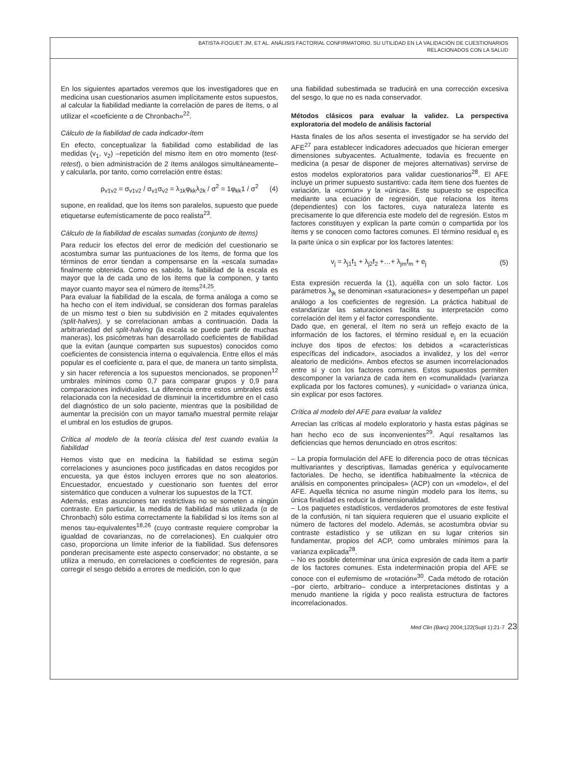BATISTA-FOGUET JM, ET AL. ANÁLISIS FACTORIAL CONFIRMATORIO. SU UTILIDAD EN LA VALIDACIÓN DE CUESTIONARIOS
RELACIONADOS CON LA SALUD
En los siguientes apartados veremos que los investigadores que en medicina usan cuestionarios asumen implícitamente estos supuestos, al calcular la fiabilidad mediante la correlación de pares de ítems, o al utilizar el «coeficiente α de Chronbach»<sup>22</sup>.
Cálculo de la fiabilidad de cada indicador-ítem
En efecto, conceptualizar la fiabilidad como estabilidad de las medidas (v<sub>1</sub>, v<sub>2</sub>) –repetición del mismo ítem en otro momento (test-retest), o bien administración de 2 ítems análogos simultáneamente– y calcularla, por tanto, como correlación entre éstas:
ρ<sub>v1v2</sub> = σ<sub>v1v2</sub> / σ<sub>v1</sub>σ<sub>v2</sub> = λ<sub>1k</sub>φ<sub>kk</sub>λ<sub>2k</sub> / σ<sup>2</sup> = 1φ<sub>kk</sub>1 / σ<sup>2</sup> (4)
supone, en realidad, que los ítems son paralelos, supuesto que puede etiquetarse eufemísticamente de poco realista<sup>23</sup>.
Cálculo de la fiabilidad de escalas sumadas (conjunto de ítems)
Para reducir los efectos del error de medición del cuestionario se acostumbra sumar las puntuaciones de los ítems, de forma que los términos de error tiendan a compensarse en la «escala sumada» finalmente obtenida. Como es sabido, la fiabilidad de la escala es mayor que la de cada uno de los ítems que la componen, y tanto mayor cuanto mayor sea el número de ítems<sup>24,25</sup>.
Para evaluar la fiabilidad de la escala, de forma análoga a como se ha hecho con el ítem individual, se consideran dos formas paralelas de un mismo test o bien su subdivisión en 2 mitades equivalentes (split-halves), y se correlacionan ambas a continuación. Dada la arbitrariedad del split-halving (la escala se puede partir de muchas maneras), los psicómetras han desarrollado coeficientes de fiabilidad que la evitan (aunque comparten sus supuestos) conocidos como coeficientes de consistencia interna o equivalencia. Entre ellos el más popular es el coeficiente α, para el que, de manera un tanto simplista, y sin hacer referencia a los supuestos mencionados, se proponen<sup>12</sup> umbrales mínimos como 0,7 para comparar grupos y 0,9 para comparaciones individuales. La diferencia entre estos umbrales está relacionada con la necesidad de disminuir la incertidumbre en el caso del diagnóstico de un solo paciente, mientras que la posibilidad de aumentar la precisión con un mayor tamaño muestral permite relajar el umbral en los estudios de grupos.
Crítica al modelo de la teoría clásica del test cuando evalúa la fiabilidad
Hemos visto que en medicina la fiabilidad se estima según correlaciones y asunciones poco justificadas en datos recogidos por encuesta, ya que éstos incluyen errores que no son aleatorios. Encuestador, encuestado y cuestionario son fuentes del error sistemático que conducen a vulnerar los supuestos de la TCT.
Además, estas asunciones tan restrictivas no se someten a ningún contraste. En particular, la medida de fiabilidad más utilizada (α de Chronbach) sólo estima correctamente la fiabilidad si los ítems son al menos tau-equivalentes<sup>18,26</sup> (cuyo contraste requiere comprobar la igualdad de covarianzas, no de correlaciones). En cualquier otro caso, proporciona un límite inferior de la fiabilidad. Sus defensores ponderan precisamente este aspecto conservador; no obstante, α se utiliza a menudo, en correlaciones o coeficientes de regresión, para corregir el sesgo debido a errores de medición, con lo que
una fiabilidad subestimada se traducirá en una corrección excesiva del sesgo, lo que no es nada conservador.
Métodos clásicos para evaluar la validez. La perspectiva exploratoria del modelo de análisis factorial
Hasta finales de los años sesenta el investigador se ha servido del AFE<sup>27</sup> para establecer indicadores adecuados que hicieran emerger dimensiones subyacentes. Actualmente, todavía es frecuente en medicina (a pesar de disponer de mejores alternativas) servirse de estos modelos exploratorios para validar cuestionarios<sup>28</sup>. El AFE incluye un primer supuesto sustantivo: cada ítem tiene dos fuentes de variación, la «común» y la «única». Este supuesto se especifica mediante una ecuación de regresión, que relaciona los ítems (dependientes) con los factores, cuya naturaleza latente es precisamente lo que diferencia este modelo del de regresión. Estos m factores constituyen y explican la parte común o compartida por los ítems y se conocen como factores comunes. El término residual e<sub>j</sub> es la parte única o sin explicar por los factores latentes:
v<sub>j</sub> = λ<sub>j1</sub>f<sub>1</sub> + λ<sub>j2</sub>f<sub>2</sub> +…+ λ<sub>jm</sub>f<sub>m</sub> + e<sub>j</sub> (5)
Esta expresión recuerda la (1), aquélla con un solo factor. Los parámetros λ<sub>jk</sub> se denominan «saturaciones» y desempeñan un papel análogo a los coeficientes de regresión. La práctica habitual de estandarizar las saturaciones facilita su interpretación como correlación del ítem y el factor correspondiente.
Dado que, en general, el ítem no será un reflejo exacto de la información de los factores, el término residual e<sub>j</sub> en la ecuación incluye dos tipos de efectos: los debidos a «características específicas del indicador», asociados a invalidez, y los del «error aleatorio de medición». Ambos efectos se asumen incorrelacionados entre sí y con los factores comunes. Estos supuestos permiten descomponer la varianza de cada ítem en «comunalidad» (varianza explicada por los factores comunes), y «unicidad» o varianza única, sin explicar por esos factores.
Crítica al modelo del AFE para evaluar la validez
Arrecian las críticas al modelo exploratorio y hasta estas páginas se han hecho eco de sus inconvenientes<sup>29</sup>. Aquí resaltamos las deficiencias que hemos denunciado en otros escritos:
– La propia formulación del AFE lo diferencia poco de otras técnicas multivariantes y descriptivas, llamadas genérica y equívocamente factoriales. De hecho, se identifica habitualmente la «técnica de análisis en componentes principales» (ACP) con un «modelo», el del AFE. Aquella técnica no asume ningún modelo para los ítems, su única finalidad es reducir la dimensionalidad.
– Los paquetes estadísticos, verdaderos promotores de este festival de la confusión, ni tan siquiera requieren que el usuario explicite el número de factores del modelo. Además, se acostumbra obviar su contraste estadístico y se utilizan en su lugar criterios sin fundamentar, propios del ACP, como umbrales mínimos para la varianza explicada<sup>28</sup>.
– No es posible determinar una única expresión de cada ítem a partir de los factores comunes. Esta indeterminación propia del AFE se conoce con el eufemismo de «rotación»<sup>30</sup>. Cada método de rotación –por cierto, arbitrario– conduce a interpretaciones distintas y a menudo mantiene la rígida y poco realista estructura de factores incorrelacionados.
Med Clin (Barc) 2004;122(Supl 1):21-7 23